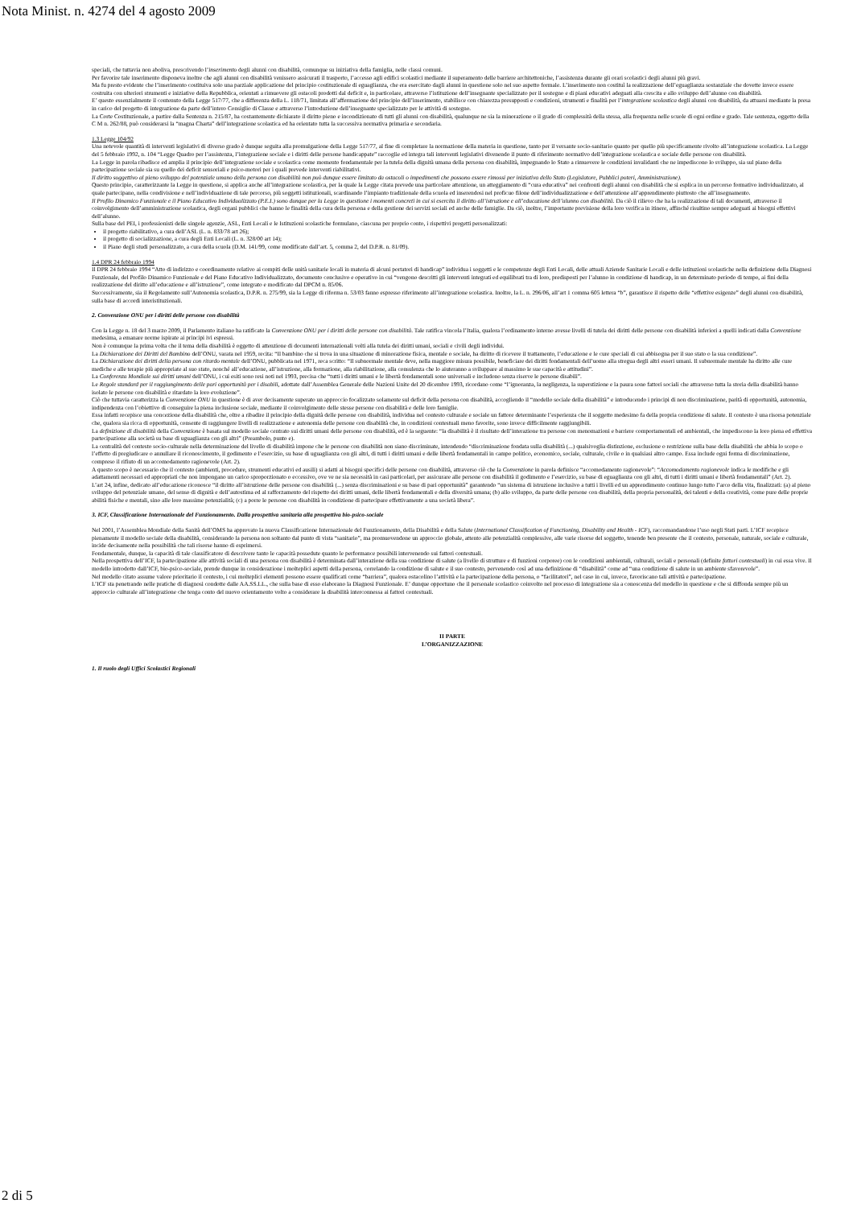Nota Minist. n. 4274 del 4 agosto 2009
speciali, che tuttavia non aboliva, prescrivendo l’inserimento degli alunni con disabilità, comunque su iniziativa della famiglia, nelle classi comuni.
Per favorire tale inserimento disponeva inoltre che agli alunni con disabilità venissero assicurati il trasporto, l’accesso agli edifici scolastici mediante il superamento delle barriere architettoniche, l’assistenza durante gli orari scolastici degli alunni più gravi.
Ma fu presto evidente che l’inserimento costituiva solo una parziale applicazione del principio costituzionale di eguaglianza, che era esercitato dagli alunni in questione solo nel suo aspetto formale. L’inserimento non costituì la realizzazione dell’eguaglianza sostanziale che dovette invece essere costruita con ulteriori strumenti e iniziative della Repubblica, orientati a rimuovere gli ostacoli prodotti dal deficit e, in particolare, attraverso l’istituzione dell’insegnante specializzato per il sostegno e di piani educativi adeguati alla crescita e allo sviluppo dell’alunno con disabilità.
E’ questo essenzialmente il contenuto della Legge 517/77, che a differenza della L. 118/71, limitata all’affermazione del principio dell’inserimento, stabilisce con chiarezza presupposti e condizioni, strumenti e finalità per l’integrazione scolastica degli alunni con disabilità, da attuarsi mediante la presa in carico del progetto di integrazione da parte dell’intero Consiglio di Classe e attraverso l’introduzione dell’insegnante specializzato per le attività di sostegno.
La Corte Costituzionale, a partire dalla Sentenza n. 215/87, ha costantemente dichiarato il diritto pieno e incondizionato di tutti gli alunni con disabilità, qualunque ne sia la minorazione o il grado di complessità della stessa, alla frequenza nelle scuole di ogni ordine e grado. Tale sentenza, oggetto della C M n. 262/88, può considerarsi la “magna Charta” dell’integrazione scolastica ed ha orientato tutta la successiva normativa primaria e secondaria.
1.3 Legge 104/92
Una notevole quantità di interventi legislativi di diverso grado è dunque seguita alla promulgazione della Legge 517/77, al fine di completare la normazione della materia in questione, tanto per il versante socio-sanitario quanto per quello più specificamente rivolto all’integrazione scolastica. La Legge del 5 febbraio 1992, n. 104 “Legge Quadro per l’assistenza, l’integrazione sociale e i diritti delle persone handicappate” raccoglie ed integra tali interventi legislativi divenendo il punto di riferimento normativo dell’integrazione scolastica e sociale delle persone con disabilità.
La Legge in parola ribadisce ed amplia il principio dell’integrazione sociale e scolastica come momento fondamentale per la tutela della dignità umana della persona con disabilità, impegnando lo Stato a rimuovere le condizioni invalidanti che ne impediscono lo sviluppo, sia sul piano della partecipazione sociale sia su quello dei deficit sensoriali e psico-motori per i quali prevede interventi riabilitativi.
Il diritto soggettivo al pieno sviluppo del potenziale umano della persona con disabilità non può dunque essere limitato da ostacoli o impedimenti che possono essere rimossi per iniziativa dello Stato (Legislatore, Pubblici poteri, Amministrazione).
Questo principio, caratterizzante la Legge in questione, si applica anche all’integrazione scolastica, per la quale la Legge citata prevede una particolare attenzione, un atteggiamento di “cura educativa” nei confronti degli alunni con disabilità che si esplica in un percorso formativo individualizzato, al quale partecipano, nella condivisione e nell’individuazione di tale percorso, più soggetti istituzionali, scardinando l’impianto tradizionale della scuola ed inserendosi nel proficuo filone dell’individualizzazione e dell’attenzione all’apprendimento piuttosto che all’insegnamento.
Il Profilo Dinamico Funzionale e il Piano Educativo Individualizzato (P.E.I.) sono dunque per la Legge in questione i momenti concreti in cui si esercita il diritto all’istruzione e all’educazione dell’alunno con disabilità. Da ciò il rilievo che ha la realizzazione di tali documenti, attraverso il coinvolgimento dell’amministrazione scolastica, degli organi pubblici che hanno le finalità della cura della persona e della gestione dei servizi sociali ed anche delle famiglie. Da ciò, inoltre, l’importante previsione della loro verifica in itinere, affinché risultino sempre adeguati ai bisogni effettivi dell’alunno.
Sulla base del PEI, i professionisti delle singole agenzie, ASL, Enti Locali e le Istituzioni scolastiche formulano, ciascuna per proprio conto, i rispettivi progetti personalizzati:
il progetto riabilitativo, a cura dell’ASL (L. n. 833/78 art 26);
il progetto di socializzazione, a cura degli Enti Locali (L. n. 328/00 art 14);
il Piano degli studi personalizzato, a cura della scuola (D.M. 141/99, come modificato dall’art. 5, comma 2, del D.P.R. n. 81/09).
1.4 DPR 24 febbraio 1994
Il DPR 24 febbraio 1994 “Atto di indirizzo e coordinamento relativo ai compiti delle unità sanitarie locali in materia di alcuni portatori di handicap” individua i soggetti e le competenze degli Enti Locali, delle attuali Aziende Sanitarie Locali e delle istituzioni scolastiche nella definizione della Diagnosi Funzionale, del Profilo Dinamico Funzionale e del Piano Educativo Individualizzato, documento conclusivo e operativo in cui “vengono descritti gli interventi integrati ed equilibrati tra di loro, predisposti per l’alunno in condizione di handicap, in un determinato periodo di tempo, ai fini della realizzazione del diritto all’educazione e all’istruzione”, come integrato e modificato dal DPCM n. 85/06.
Successivamente, sia il Regolamento sull’Autonomia scolastica, D.P.R. n. 275/99, sia la Legge di riforma n. 53/03 fanno espresso riferimento all’integrazione scolastica. Inoltre, la L. n. 296/06, all’art 1 comma 605 lettera “b”, garantisce il rispetto delle “effettive esigenze” degli alunni con disabilità, sulla base di accordi interistituzionali.
2. Convenzione ONU per i diritti delle persone con disabilità
Con la Legge n. 18 del 3 marzo 2009, il Parlamento italiano ha ratificato la Convenzione ONU per i diritti delle persone con disabilità. Tale ratifica vincola l’Italia, qualora l’ordinamento interno avesse livelli di tutela dei diritti delle persone con disabilità inferiori a quelli indicati dalla Convenzione medesima, a emanare norme ispirate ai principi ivi espressi.
Non è comunque la prima volta che il tema della disabilità è oggetto di attenzione di documenti internazionali volti alla tutela dei diritti umani, sociali e civili degli individui.
La Dichiarazione dei Diritti del Bambino dell’ONU, varata nel 1959, recita: “Il bambino che si trova in una situazione di minorazione fisica, mentale o sociale, ha diritto di ricevere il trattamento, l’educazione e le cure speciali di cui abbisogna per il suo stato o la sua condizione”.
La Dichiarazione dei diritti della persona con ritardo mentale dell’ONU, pubblicata nel 1971, reca scritto: “Il subnormale mentale deve, nella maggiore misura possibile, beneficiare dei diritti fondamentali dell’uomo alla stregua degli altri esseri umani. Il subnormale mentale ha diritto alle cure mediche e alle terapie più appropriate al suo stato, nonché all’educazione, all’istruzione, alla formazione, alla riabilitazione, alla consulenza che lo aiuteranno a sviluppare al massimo le sue capacità e attitudini”.
La Conferenza Mondiale sui diritti umani dell’ONU, i cui esiti sono resi noti nel 1993, precisa che “tutti i diritti umani e le libertà fondamentali sono universali e includono senza riserve le persone disabili”.
Le Regole standard per il raggiungimento delle pari opportunità per i disabili, adottate dall’Assemblea Generale delle Nazioni Unite del 20 dicembre 1993, ricordano come “l’ignoranza, la negligenza, la superstizione e la paura sono fattori sociali che attraverso tutta la storia della disabilità hanno isolato le persone con disabilità e ritardato la loro evoluzione”.
Ciò che tuttavia caratterizza la Convenzione ONU in questione è di aver decisamente superato un approccio focalizzato solamente sul deficit della persona con disabilità, accogliendo il “modello sociale della disabilità” e introducendo i principi di non discriminazione, parità di opportunità, autonomia, indipendenza con l’obiettivo di conseguire la piena inclusione sociale, mediante il coinvolgimento delle stesse persone con disabilità e delle loro famiglie.
Essa infatti recepisce una concezione della disabilità che, oltre a ribadire il principio della dignità delle persone con disabilità, individua nel contesto culturale e sociale un fattore determinante l’esperienza che il soggetto medesimo fa della propria condizione di salute. Il contesto è una risorsa potenziale che, qualora sia ricca di opportunità, consente di raggiungere livelli di realizzazione e autonomia delle persone con disabilità che, in condizioni contestuali meno favorite, sono invece difficilmente raggiungibili.
La definizione di disabilità della Convenzione è basata sul modello sociale centrato sui diritti umani delle persone con disabilità, ed è la seguente: “la disabilità è il risultato dell’interazione tra persone con menomazioni e barriere comportamentali ed ambientali, che impediscono la loro piena ed effettiva partecipazione alla società su base di uguaglianza con gli altri” (Preambolo, punto e).
La centralità del contesto socio-culturale nella determinazione del livello di disabilità impone che le persone con disabilità non siano discriminate, intendendo “discriminazione fondata sulla disabilità (...) qualsivoglia distinzione, esclusione o restrizione sulla base della disabilità che abbia lo scopo o l’effetto di pregiudicare o annullare il riconoscimento, il godimento e l’esercizio, su base di uguaglianza con gli altri, di tutti i diritti umani e delle libertà fondamentali in campo politico, economico, sociale, culturale, civile o in qualsiasi altro campo. Essa include ogni forma di discriminazione, compreso il rifiuto di un accomodamento ragionevole (Art. 2).
A questo scopo è necessario che il contesto (ambienti, procedure, strumenti educativi ed ausili) si adatti ai bisogni specifici delle persone con disabilità, attraverso ciò che la Convenzione in parola definisce “accomodamento ragionevole”: “Accomodamento ragionevole indica le modifiche e gli adattamenti necessari ed appropriati che non impongano un carico sproporzionato o eccessivo, ove ve ne sia necessità in casi particolari, per assicurare alle persone con disabilità il godimento e l’esercizio, su base di eguaglianza con gli altri, di tutti i diritti umani e libertà fondamentali” (Art. 2).
L’art 24, infine, dedicato all’educazione riconosce “il diritto all’istruzione delle persone con disabilità (...) senza discriminazioni e su base di pari opportunità” garantendo “un sistema di istruzione inclusivo a tutti i livelli ed un apprendimento continuo lungo tutto l’arco della vita, finalizzati: (a) al pieno sviluppo del potenziale umano, del senso di dignità e dell’autostima ed al rafforzamento del rispetto dei diritti umani, delle libertà fondamentali e della diversità umana; (b) allo sviluppo, da parte delle persone con disabilità, della propria personalità, dei talenti e della creatività, come pure delle proprie abilità fisiche e mentali, sino alle loro massime potenzialità; (c) a porre le persone con disabilità in condizione di partecipare effettivamente a una società libera”.
3. ICF, Classificazione Internazionale del Funzionamento. Dalla prospettiva sanitaria alla prospettiva bio-psico-sociale
Nel 2001, l’Assemblea Mondiale della Sanità dell’OMS ha approvato la nuova Classificazione Internazionale del Funzionamento, della Disabilità e della Salute (International Classification of Functioning, Disability and Health - ICF), raccomandandone l’uso negli Stati parti. L’ICF recepisce pienamente il modello sociale della disabilità, considerando la persona non soltanto dal punto di vista “sanitario”, ma promuovendone un approccio globale, attento alle potenzialità complessive, alle varie risorse del soggetto, tenendo ben presente che il contesto, personale, naturale, sociale e culturale, incide decisamente nella possibilità che tali risorse hanno di esprimersi.
Fondamentale, dunque, la capacità di tale classificatore di descrivere tanto le capacità possedute quanto le performance possibili intervenendo sui fattori contestuali.
Nella prospettiva dell’ICF, la partecipazione alle attività sociali di una persona con disabilità è determinata dall’interazione della sua condizione di salute (a livello di strutture e di funzioni corporee) con le condizioni ambientali, culturali, sociali e personali (definite fattori contestuali) in cui essa vive. Il modello introdotto dall’ICF, bio-psico-sociale, prende dunque in considerazione i molteplici aspetti della persona, correlando la condizione di salute e il suo contesto, pervenendo così ad una definizione di “disabilità” come ad “una condizione di salute in un ambiente sfavorevole”.
Nel modello citato assume valore prioritario il contesto, i cui molteplici elementi possono essere qualificati come “barriera”, qualora ostacolino l’attività e la partecipazione della persona, o “facilitatori”, nel caso in cui, invece, favoriscano tali attività e partecipazione.
L’ICF sta penetrando nelle pratiche di diagnosi condotte dalle AA.SS.LL., che sulla base di esso elaborano la Diagnosi Funzionale. E’ dunque opportuno che il personale scolastico coinvolto nel processo di integrazione sia a conoscenza del modello in questione e che si diffonda sempre più un approccio culturale all’integrazione che tenga conto del nuovo orientamento volto a considerare la disabilità interconnessa ai fattori contestuali.
II PARTE
L’ORGANIZZAZIONE
1. Il ruolo degli Uffici Scolastici Regionali
2 di 5